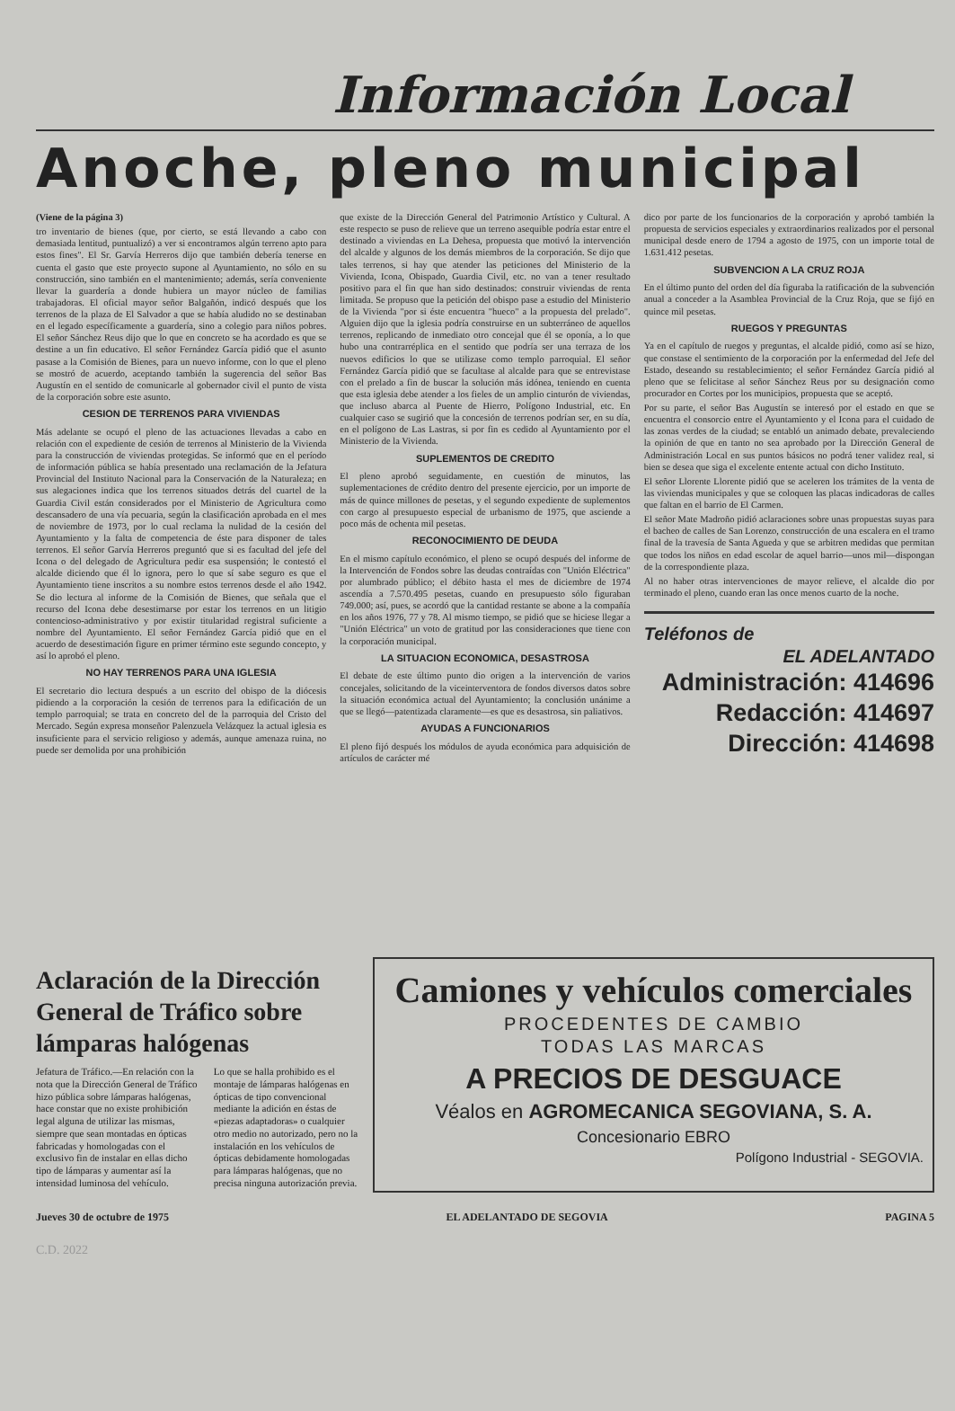Información Local
Anoche, pleno municipal
(Viene de la página 3)
tro inventario de bienes (que, por cierto, se está llevando a cabo con demasiada lentitud, puntualizó) a ver si encontramos algún terreno apto para estos fines". El Sr. Garvía Herreros dijo que también debería tenerse en cuenta el gasto que este proyecto supone al Ayuntamiento, no sólo en su construcción, sino también en el mantenimiento; además, sería conveniente llevar la guardería a donde hubiera un mayor núcleo de familias trabajadoras. El oficial mayor señor Balgañón, indicó después que los terrenos de la plaza de El Salvador a que se había aludido no se destinaban en el legado específicamente a guardería, sino a colegio para niños pobres. El señor Sánchez Reus dijo que lo que en concreto se ha acordado es que se destine a un fin educativo. El señor Fernández García pidió que el asunto pasase a la Comisión de Bienes, para un nuevo informe, con lo que el pleno se mostró de acuerdo, aceptando también la sugerencia del señor Bas Augustín en el sentido de comunicarle al gobernador civil el punto de vista de la corporación sobre este asunto.
CESION DE TERRENOS PARA VIVIENDAS
Más adelante se ocupó el pleno de las actuaciones llevadas a cabo en relación con el expediente de cesión de terrenos al Ministerio de la Vivienda para la construcción de viviendas protegidas. Se informó que en el período de información pública se había presentado una reclamación de la Jefatura Provincial del Instituto Nacional para la Conservación de la Naturaleza; en sus alegaciones indica que los terrenos situados detrás del cuartel de la Guardia Civil están considerados por el Ministerio de Agricultura como descansadero de una vía pecuaria, según la clasificación aprobada en el mes de noviembre de 1973, por lo cual reclama la nulidad de la cesión del Ayuntamiento y la falta de competencia de éste para disponer de tales terrenos. El señor Garvía Herreros preguntó que si es facultad del jefe del Icona o del delegado de Agricultura pedir esa suspensión; le contestó el alcalde diciendo que él lo ignora, pero lo que sí sabe seguro es que el Ayuntamiento tiene inscritos a su nombre estos terrenos desde el año 1942. Se dio lectura al informe de la Comisión de Bienes, que señala que el recurso del Icona debe desestimarse por estar los terrenos en un litigio contencioso-administrativo y por existir titularidad registral suficiente a nombre del Ayuntamiento. El señor Fernández García pidió que en el acuerdo de desestimación figure en primer término este segundo concepto, y así lo aprobó el pleno.
NO HAY TERRENOS PARA UNA IGLESIA
El secretario dio lectura después a un escrito del obispo de la diócesis pidiendo a la corporación la cesión de terrenos para la edificación de un templo parroquial; se trata en concreto del de la parroquia del Cristo del Mercado. Según expresa monseñor Palenzuela Velázquez la actual iglesia es insuficiente para el servicio religioso y además, aunque amenaza ruina, no puede ser demolida por una prohibición
que existe de la Dirección General del Patrimonio Artístico y Cultural. A este respecto se puso de relieve que un terreno asequible podría estar entre el destinado a viviendas en La Dehesa, propuesta que motivó la intervención del alcalde y algunos de los demás miembros de la corporación. Se dijo que tales terrenos, si hay que atender las peticiones del Ministerio de la Vivienda, Icona, Obispado, Guardia Civil, etc. no van a tener resultado positivo para el fin que han sido destinados: construir viviendas de renta limitada. Se propuso que la petición del obispo pase a estudio del Ministerio de la Vivienda "por si éste encuentra "hueco" a la propuesta del prelado". Alguien dijo que la iglesia podría construirse en un subterráneo de aquellos terrenos, replicando de inmediato otro concejal que él se oponía, a lo que hubo una contrarréplica en el sentido que podría ser una terraza de los nuevos edificios lo que se utilizase como templo parroquial. El señor Fernández García pidió que se facultase al alcalde para que se entrevistase con el prelado a fin de buscar la solución más idónea, teniendo en cuenta que esta iglesia debe atender a los fieles de un amplio cinturón de viviendas, que incluso abarca al Puente de Hierro, Polígono Industrial, etc. En cualquier caso se sugirió que la concesión de terrenos podrían ser, en su día, en el polígono de Las Lastras, si por fin es cedido al Ayuntamiento por el Ministerio de la Vivienda.
SUPLEMENTOS DE CREDITO
El pleno aprobó seguidamente, en cuestión de minutos, las suplementaciones de crédito dentro del presente ejercicio, por un importe de más de quince millones de pesetas, y el segundo expediente de suplementos con cargo al presupuesto especial de urbanismo de 1975, que asciende a poco más de ochenta mil pesetas.
RECONOCIMIENTO DE DEUDA
En el mismo capítulo económico, el pleno se ocupó después del informe de la Intervención de Fondos sobre las deudas contraídas con "Unión Eléctrica" por alumbrado público; el débito hasta el mes de diciembre de 1974 ascendía a 7.570.495 pesetas, cuando en presupuesto sólo figuraban 749.000; así, pues, se acordó que la cantidad restante se abone a la compañía en los años 1976, 77 y 78. Al mismo tiempo, se pidió que se hiciese llegar a "Unión Eléctrica" un voto de gratitud por las consideraciones que tiene con la corporación municipal.
LA SITUACION ECONOMICA, DESASTROSA
El debate de este último punto dio origen a la intervención de varios concejales, solicitando de la viceinterventora de fondos diversos datos sobre la situación económica actual del Ayuntamiento; la conclusión unánime a que se llegó—patentizada claramente—es que es desastrosa, sin paliativos.
AYUDAS A FUNCIONARIOS
El pleno fijó después los módulos de ayuda económica para adquisición de artículos de carácter mé
dico por parte de los funcionarios de la corporación y aprobó también la propuesta de servicios especiales y extraordinarios realizados por el personal municipal desde enero de 1794 a agosto de 1975, con un importe total de 1.631.412 pesetas.
SUBVENCION A LA CRUZ ROJA
En el último punto del orden del día figuraba la ratificación de la subvención anual a conceder a la Asamblea Provincial de la Cruz Roja, que se fijó en quince mil pesetas.
RUEGOS Y PREGUNTAS
Ya en el capítulo de ruegos y preguntas, el alcalde pidió, como así se hizo, que constase el sentimiento de la corporación por la enfermedad del Jefe del Estado, deseando su restablecimiento; el señor Fernández García pidió al pleno que se felicitase al señor Sánchez Reus por su designación como procurador en Cortes por los municipios, propuesta que se aceptó.
Por su parte, el señor Bas Augustín se interesó por el estado en que se encuentra el consorcio entre el Ayuntamiento y el Icona para el cuidado de las zonas verdes de la ciudad; se entabló un animado debate, prevaleciendo la opinión de que en tanto no sea aprobado por la Dirección General de Administración Local en sus puntos básicos no podrá tener validez real, si bien se desea que siga el excelente entente actual con dicho Instituto.
El señor Llorente Llorente pidió que se aceleren los trámites de la venta de las viviendas municipales y que se coloquen las placas indicadoras de calles que faltan en el barrio de El Carmen.
El señor Mate Madroño pidió aclaraciones sobre unas propuestas suyas para el bacheo de calles de San Lorenzo, construcción de una escalera en el tramo final de la travesía de Santa Agueda y que se arbitren medidas que permitan que todos los niños en edad escolar de aquel barrio—unos mil—dispongan de la correspondiente plaza.
Al no haber otras intervenciones de mayor relieve, el alcalde dio por terminado el pleno, cuando eran las once menos cuarto de la noche.
Teléfonos de
EL ADELANTADO
Administración: 414696
Redacción: 414697
Dirección: 414698
Aclaración de la Dirección General de Tráfico sobre lámparas halógenas
Jefatura de Tráfico.—En relación con la nota que la Dirección General de Tráfico hizo pública sobre lámparas halógenas, hace constar que no existe prohibición legal alguna de utilizar las mismas, siempre que sean montadas en ópticas fabricadas y homologadas con el exclusivo fin de instalar en ellas dicho tipo de lámparas y aumentar así la intensidad luminosa del vehículo.
Lo que se halla prohibido es el montaje de lámparas halógenas en ópticas de tipo convencional mediante la adición en éstas de «piezas adaptadoras» o cualquier otro medio no autorizado, pero no la instalación en los vehículos de ópticas debidamente homologadas para lámparas halógenas, que no precisa ninguna autorización previa.
Camiones y vehículos comerciales
PROCEDENTES DE CAMBIO
TODAS LAS MARCAS
A PRECIOS DE DESGUACE
Véalos en AGROMECANICA SEGOVIANA, S. A.
Concesionario EBRO
Polígono Industrial - SEGOVIA.
Jueves 30 de octubre de 1975 EL ADELANTADO DE SEGOVIA PAGINA 5
C.D. 2022